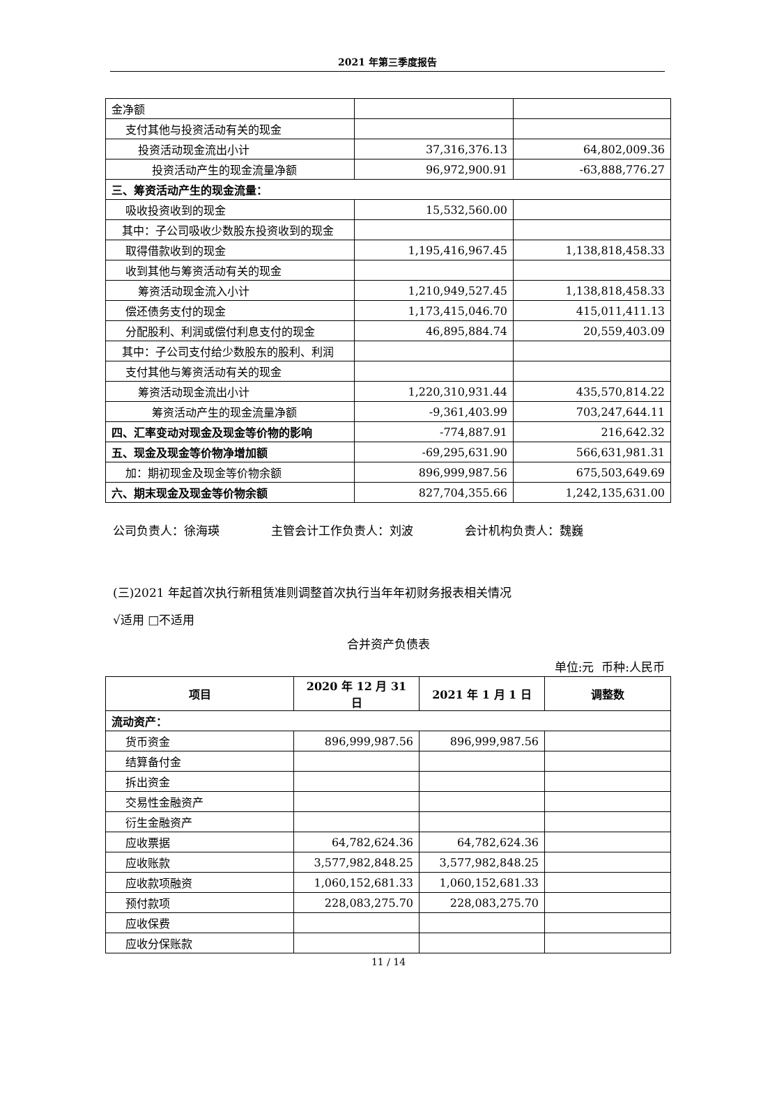2021 年第三季度报告
| 金净额 | | |
| 支付其他与投资活动有关的现金 | | |
| 投资活动现金流出小计 | 37,316,376.13 | 64,802,009.36 |
| 投资活动产生的现金流量净额 | 96,972,900.91 | -63,888,776.27 |
| 三、筹资活动产生的现金流量： | | |
| 吸收投资收到的现金 | 15,532,560.00 | |
| 其中：子公司吸收少数股东投资收到的现金 | | |
| 取得借款收到的现金 | 1,195,416,967.45 | 1,138,818,458.33 |
| 收到其他与筹资活动有关的现金 | | |
| 筹资活动现金流入小计 | 1,210,949,527.45 | 1,138,818,458.33 |
| 偿还债务支付的现金 | 1,173,415,046.70 | 415,011,411.13 |
| 分配股利、利润或偿付利息支付的现金 | 46,895,884.74 | 20,559,403.09 |
| 其中：子公司支付给少数股东的股利、利润 | | |
| 支付其他与筹资活动有关的现金 | | |
| 筹资活动现金流出小计 | 1,220,310,931.44 | 435,570,814.22 |
| 筹资活动产生的现金流量净额 | -9,361,403.99 | 703,247,644.11 |
| 四、汇率变动对现金及现金等价物的影响 | -774,887.91 | 216,642.32 |
| 五、现金及现金等价物净增加额 | -69,295,631.90 | 566,631,981.31 |
| 加：期初现金及现金等价物余额 | 896,999,987.56 | 675,503,649.69 |
| 六、期末现金及现金等价物余额 | 827,704,355.66 | 1,242,135,631.00 |
公司负责人：徐海瑛 主管会计工作负责人：刘波 会计机构负责人：魏巍
(三)2021 年起首次执行新租赁准则调整首次执行当年年初财务报表相关情况
√适用 □不适用
合并资产负债表
单位:元 币种:人民币
| 项目 | 2020 年 12 月 31 日 | 2021 年 1 月 1 日 | 调整数 |
| --- | --- | --- | --- |
| 流动资产： | | | |
| 货币资金 | 896,999,987.56 | 896,999,987.56 | |
| 结算备付金 | | | |
| 拆出资金 | | | |
| 交易性金融资产 | | | |
| 衍生金融资产 | | | |
| 应收票据 | 64,782,624.36 | 64,782,624.36 | |
| 应收账款 | 3,577,982,848.25 | 3,577,982,848.25 | |
| 应收款项融资 | 1,060,152,681.33 | 1,060,152,681.33 | |
| 预付款项 | 228,083,275.70 | 228,083,275.70 | |
| 应收保费 | | | |
| 应收分保账款 | | | |
11 / 14